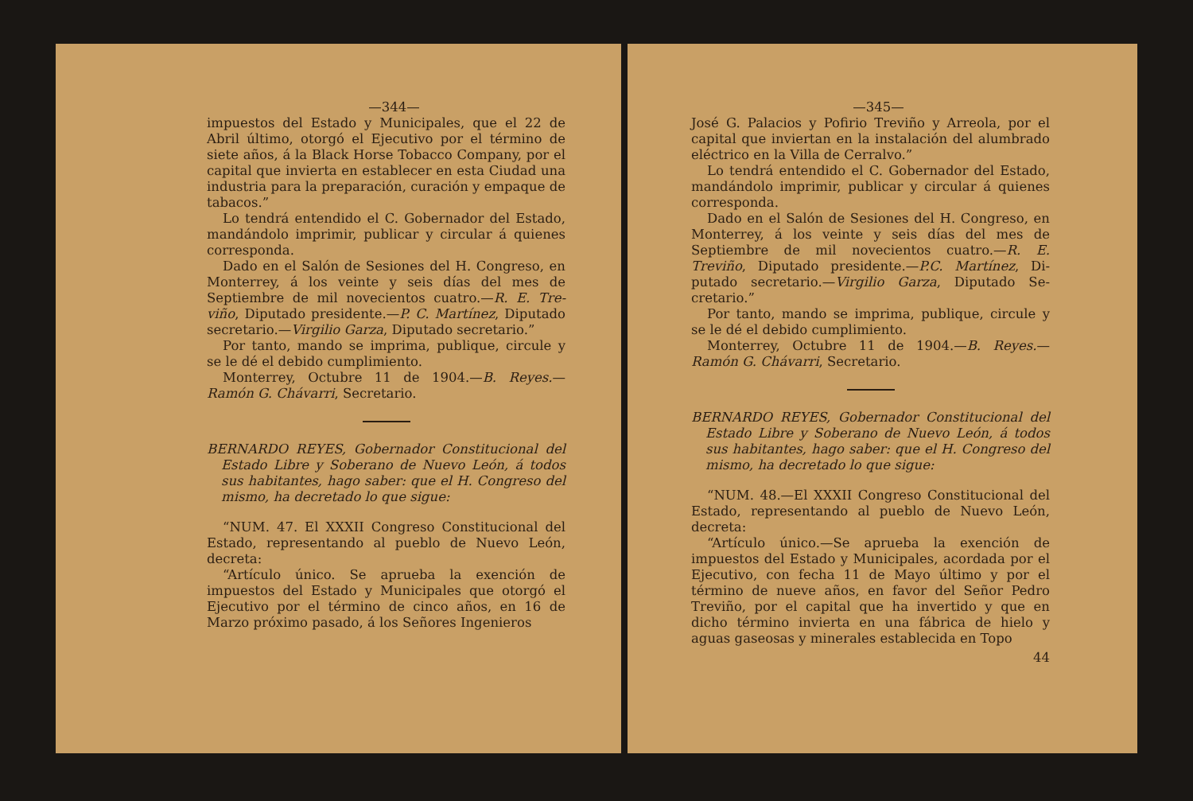—344—
impuestos del Estado y Municipales, que el 22 de Abril último, otorgó el Ejecutivo por el término de siete años, á la Black Horse Tobacco Company, por el capital que invierta en establecer en esta Ciudad una industria para la preparación, cura­ción y empaque de tabacos.”
Lo tendrá entendido el C. Gobernador del Esta­do, mandándolo imprimir, publicar y circular á quienes corresponda.
Dado en el Salón de Sesiones del H. Congreso, en Monterrey, á los veinte y seis días del mes de Septiembre de mil novecientos cuatro.—R. E. Tre­viño, Diputado presidente.—P. C. Martínez, Di­putado secretario.—Virgilio Garza, Diputado se­cretario.”
Por tanto, mando se imprima, publique, circule y se le dé el debido cumplimiento.
Monterrey, Octubre 11 de 1904.—B. Reyes.— Ramón G. Chávarri, Secretario.
BERNARDO REYES, Gobernador Constitucio­nal del Estado Libre y Soberano de Nuevo León, á todos sus habitantes, hago saber: que el H. Con­greso del mismo, ha decretado lo que sigue:
“NUM. 47. El XXXII Congreso Constitucio­nal del Estado, representando al pueblo de Nuevo León, decreta:
“Artículo único. Se aprueba la exención de impuestos del Estado y Municipales que otorgó el Ejecutivo por el término de cinco años, en 16 de Marzo próximo pasado, á los Señores Ingenieros
—345—
José G. Palacios y Pofirio Treviño y Arreola, por el capital que inviertan en la instalación del alum­brado eléctrico en la Villa de Cerralvo.”
Lo tendrá entendido el C. Gobernador del Es­tado, mandándolo imprimir, publicar y circular á quienes corresponda.
Dado en el Salón de Sesiones del H. Congreso, en Monterrey, á los veinte y seis días del mes de Septiembre de mil novecientos cuatro.—R. E. Treviño, Diputado presidente.—P.C. Martínez, Di­putado secretario.—Virgilio Garza, Diputado Se­cretario.”
Por tanto, mando se imprima, publique, circule y se le dé el debido cumplimiento.
Monterrey, Octubre 11 de 1904.—B. Reyes.— Ramón G. Chávarri, Secretario.
BERNARDO REYES, Gobernador Constitucio­nal del Estado Libre y Soberano de Nuevo León, á todos sus habitantes, hago saber: que el H. Con­greso del mismo, ha decretado lo que sigue:
“NUM. 48.—El XXXII Congreso Constitucio­nal del Estado, representando al pueblo de Nuevo León, decreta:
“Artículo único.—Se aprueba la exención de impuestos del Estado y Municipales, acordada por el Ejecutivo, con fecha 11 de Mayo último y por el término de nueve años, en favor del Señor Pedro Treviño, por el capital que ha invertido y que en dicho término invierta en una fábrica de hielo y aguas gaseosas y minerales establecida en Topo
44